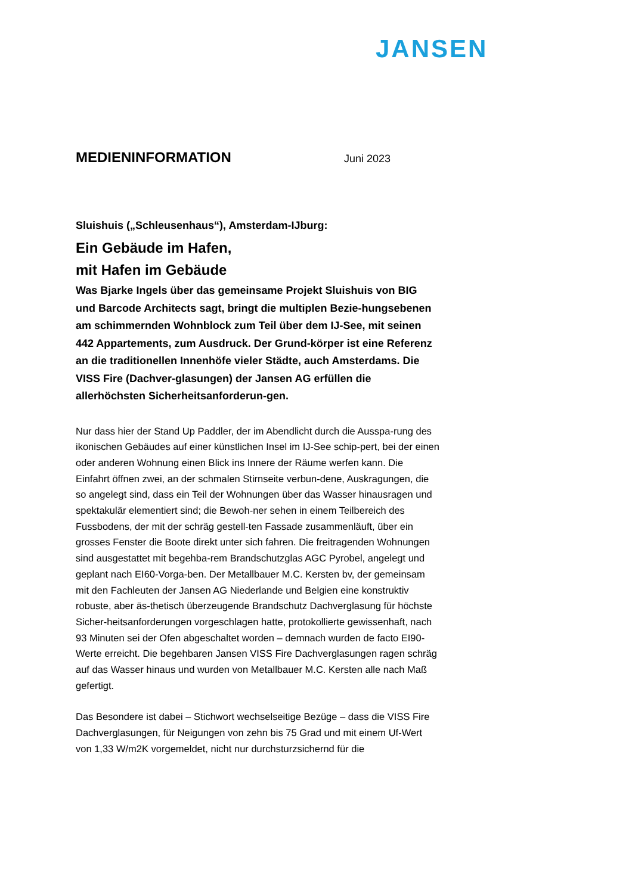JANSEN
MEDIENINFORMATION
Juni 2023
Sluishuis („Schleusenhaus“), Amsterdam-IJburg:
Ein Gebäude im Hafen,
mit Hafen im Gebäude
Was Bjarke Ingels über das gemeinsame Projekt Sluishuis von BIG und Barcode Architects sagt, bringt die multiplen Bezie-hungsebenen am schimmernden Wohnblock zum Teil über dem IJ-See, mit seinen 442 Appartements, zum Ausdruck. Der Grund-körper ist eine Referenz an die traditionellen Innenhöfe vieler Städte, auch Amsterdams. Die VISS Fire (Dachver-glasungen) der Jansen AG erfüllen die allerhöchsten Sicherheitsanforderun-gen.
Nur dass hier der Stand Up Paddler, der im Abendlicht durch die Ausspa-rung des ikonischen Gebäudes auf einer künstlichen Insel im IJ-See schip-pert, bei der einen oder anderen Wohnung einen Blick ins Innere der Räume werfen kann. Die Einfahrt öffnen zwei, an der schmalen Stirnseite verbun-dene, Auskragungen, die so angelegt sind, dass ein Teil der Wohnungen über das Wasser hinausragen und spektakulär elementiert sind; die Bewoh-ner sehen in einem Teilbereich des Fussbodens, der mit der schräg gestell-ten Fassade zusammenläuft, über ein grosses Fenster die Boote direkt unter sich fahren. Die freitragenden Wohnungen sind ausgestattet mit begehba-rem Brandschutzglas AGC Pyrobel, angelegt und geplant nach EI60-Vorga-ben. Der Metallbauer M.C. Kersten bv, der gemeinsam mit den Fachleuten der Jansen AG Niederlande und Belgien eine konstruktiv robuste, aber äs-thetisch überzeugende Brandschutz Dachverglasung für höchste Sicher-heitsanforderungen vorgeschlagen hatte, protokollierte gewissenhaft, nach 93 Minuten sei der Ofen abgeschaltet worden – demnach wurden de facto EI90-Werte erreicht. Die begehbaren Jansen VISS Fire Dachverglasungen ragen schräg auf das Wasser hinaus und wurden von Metallbauer M.C. Kersten alle nach Maß gefertigt.
Das Besondere ist dabei – Stichwort wechselseitige Bezüge – dass die VISS Fire Dachverglasungen, für Neigungen von zehn bis 75 Grad und mit einem Uf-Wert von 1,33 W/m2K vorgemeldet, nicht nur durchsturzsichernd für die